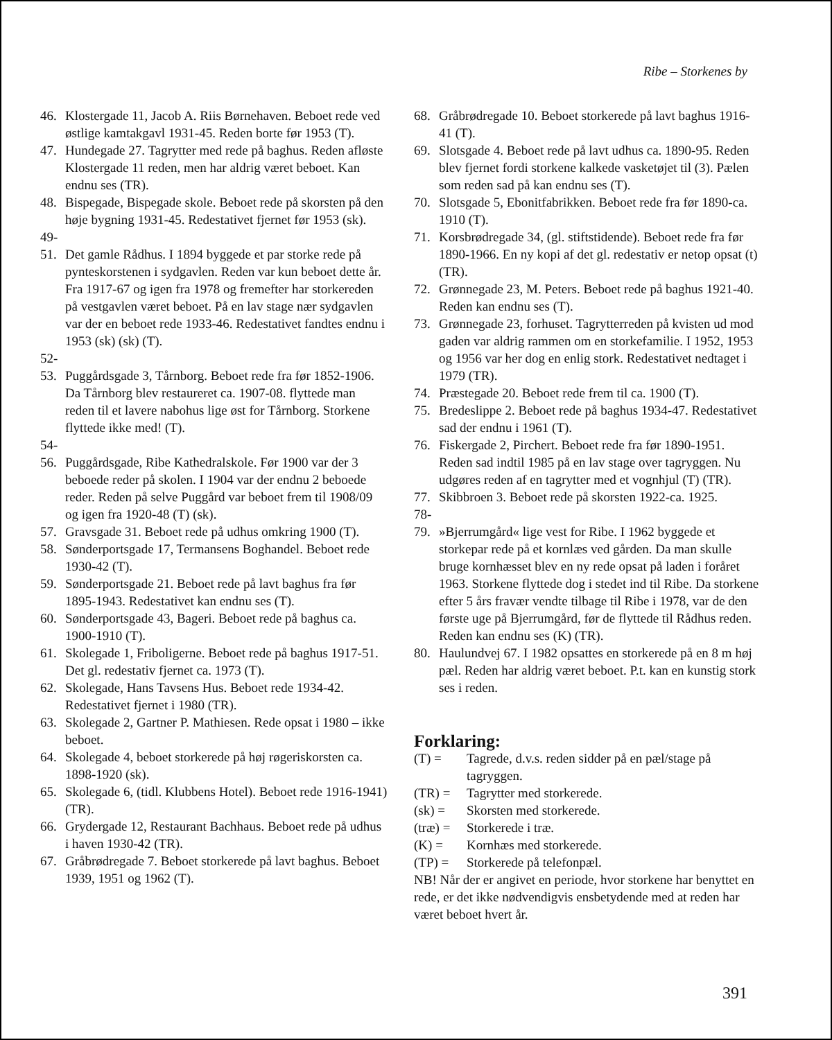Ribe – Storkenes by
46. Klostergade 11, Jacob A. Riis Børnehaven. Beboet rede ved østlige kamtakgavl 1931-45. Reden borte før 1953 (T).
47. Hundegade 27. Tagrytter med rede på baghus. Reden afløste Klostergade 11 reden, men har aldrig været beboet. Kan endnu ses (TR).
48. Bispegade, Bispegade skole. Beboet rede på skorsten på den høje bygning 1931-45. Redestativet fjernet før 1953 (sk).
49-
51. Det gamle Rådhus. I 1894 byggede et par storke rede på pynteskorstenen i sydgavlen. Reden var kun beboet dette år. Fra 1917-67 og igen fra 1978 og fremefter har storkereden på vestgavlen været beboet. På en lav stage nær sydgavlen var der en beboet rede 1933-46. Redestativet fandtes endnu i 1953 (sk) (sk) (T).
52-
53. Puggårdsgade 3, Tårnborg. Beboet rede fra før 1852-1906. Da Tårnborg blev restaureret ca. 1907-08. flyttede man reden til et lavere nabohus lige øst for Tårnborg. Storkene flyttede ikke med! (T).
54-
56. Puggårdsgade, Ribe Kathedralskole. Før 1900 var der 3 beboede reder på skolen. I 1904 var der endnu 2 beboede reder. Reden på selve Puggård var beboet frem til 1908/09 og igen fra 1920-48 (T) (sk).
57. Gravsgade 31. Beboet rede på udhus omkring 1900 (T).
58. Sønderportsgade 17, Termansens Boghandel. Beboet rede 1930-42 (T).
59. Sønderportsgade 21. Beboet rede på lavt baghus fra før 1895-1943. Redestativet kan endnu ses (T).
60. Sønderportsgade 43, Bageri. Beboet rede på baghus ca. 1900-1910 (T).
61. Skolegade 1, Friboligerne. Beboet rede på baghus 1917-51. Det gl. redestativ fjernet ca. 1973 (T).
62. Skolegade, Hans Tavsens Hus. Beboet rede 1934-42. Redestativet fjernet i 1980 (TR).
63. Skolegade 2, Gartner P. Mathiesen. Rede opsat i 1980 – ikke beboet.
64. Skolegade 4, beboet storkerede på høj røgeriskorsten ca. 1898-1920 (sk).
65. Skolegade 6, (tidl. Klubbens Hotel). Beboet rede 1916-1941) (TR).
66. Grydergade 12, Restaurant Bachhaus. Beboet rede på udhus i haven 1930-42 (TR).
67. Gråbrødregade 7. Beboet storkerede på lavt baghus. Beboet 1939, 1951 og 1962 (T).
68. Gråbrødregade 10. Beboet storkerede på lavt baghus 1916-41 (T).
69. Slotsgade 4. Beboet rede på lavt udhus ca. 1890-95. Reden blev fjernet fordi storkene kalkede vasketøjet til (3). Pælen som reden sad på kan endnu ses (T).
70. Slotsgade 5, Ebonitfabrikken. Beboet rede fra før 1890-ca. 1910 (T).
71. Korsbrødregade 34, (gl. stiftstidende). Beboet rede fra før 1890-1966. En ny kopi af det gl. redestativ er netop opsat (t) (TR).
72. Grønnegade 23, M. Peters. Beboet rede på baghus 1921-40. Reden kan endnu ses (T).
73. Grønnegade 23, forhuset. Tagrytterreden på kvisten ud mod gaden var aldrig rammen om en storkefamilie. I 1952, 1953 og 1956 var her dog en enlig stork. Redestativet nedtaget i 1979 (TR).
74. Præstegade 20. Beboet rede frem til ca. 1900 (T).
75. Bredeslippe 2. Beboet rede på baghus 1934-47. Redestativet sad der endnu i 1961 (T).
76. Fiskergade 2, Pirchert. Beboet rede fra før 1890-1951. Reden sad indtil 1985 på en lav stage over tagryggen. Nu udgøres reden af en tagrytter med et vognhjul (T) (TR).
77. Skibbroen 3. Beboet rede på skorsten 1922-ca. 1925.
78-
79. »Bjerrumgård« lige vest for Ribe. I 1962 byggede et storkepar rede på et kornlæs ved gården. Da man skulle bruge kornhæsset blev en ny rede opsat på laden i foråret 1963. Storkene flyttede dog i stedet ind til Ribe. Da storkene efter 5 års fravær vendte tilbage til Ribe i 1978, var de den første uge på Bjerrumgård, før de flyttede til Rådhus reden. Reden kan endnu ses (K) (TR).
80. Haulundvej 67. I 1982 opsattes en storkerede på en 8 m høj pæl. Reden har aldrig været beboet. P.t. kan en kunstig stork ses i reden.
Forklaring:
(T) = Tagrede, d.v.s. reden sidder på en pæl/stage på tagryggen.
(TR) = Tagrytter med storkerede.
(sk) = Skorsten med storkerede.
(træ) = Storkerede i træ.
(K) = Kornhæs med storkerede.
(TP) = Storkerede på telefonpæl.
NB! Når der er angivet en periode, hvor storkene har benyttet en rede, er det ikke nødvendigvis ensbetydende med at reden har været beboet hvert år.
391